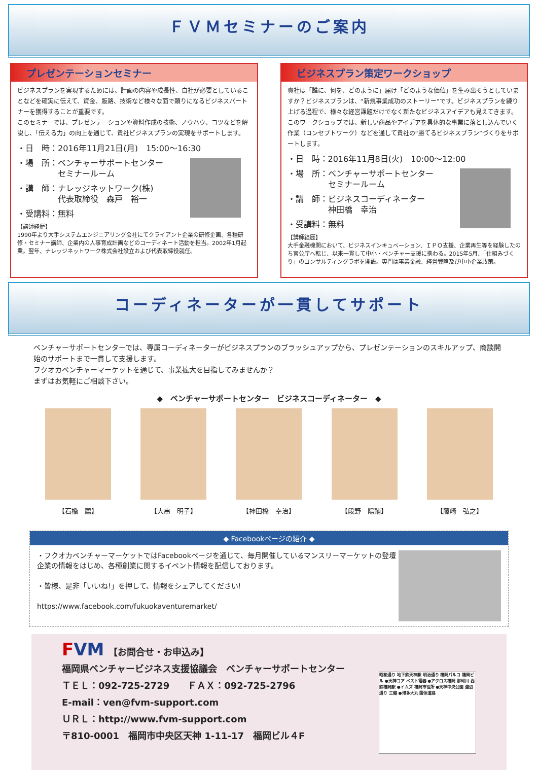ＦＶＭセミナーのご案内
プレゼンテーションセミナー
ビジネスプランを実現するためには、計画の内容や成長性、自社が必要としていることなどを確実に伝えて、資金、販路、技術など様々な面で頼りになるビジネスパートナーを獲得することが重要です。
このセミナーでは、プレゼンテーションや資料作成の技術、ノウハウ、コツなどを解説し、「伝える力」の向上を通じて、貴社ビジネスプランの実現をサポートします。
・日　時：2016年11月21日(月)　15:00～16:30
・場　所：ベンチャーサポートセンター
　　　　　セミナールーム
・講　師：ナレッジネットワーク(株)
　　　　　代表取締役　森戸　裕一
・受講料：無料
【講師経歴】
1990年より大手システムエンジニアリング会社にてクライアント企業の研修企画、各種研修・セミナー講師、企業内の人事育成計画などのコーディネート活動を担当。2002年1月起業。翌年、ナレッジネットワーク株式会社設立および代表取締役就任。
ビジネスプラン策定ワークショップ
貴社は「誰に、何を、どのように」届け「どのような価値」を生み出そうとしていますか？ビジネスプランは、“新規事業成功のストーリー”です。ビジネスプランを練り上げる過程で、様々な経営課題だけでなく新たなビジネスアイデアも見えてきます。このワークショップでは、新しい商品やアイデアを具体的な事業に落とし込んでいく作業（コンセプトワーク）などを通して貴社の“勝てるビジネスプラン”づくりをサポートします。
・日　時：2016年11月8日(火)　10:00～12:00
・場　所：ベンチャーサポートセンター
　　　　　セミナールーム
・講　師：ビジネスコーディネーター
　　　　　神田橋　幸治
・受講料：無料
【講師経歴】
大手金融機関において、ビジネスインキュベーション、ＩＰＯ支援、企業再生等を経験したのち官公庁へ転じ、以来一貫して中小・ベンチャー支援に携わる。2015年5月、「仕組みづくり」のコンサルティングラボを開設。専門は事業金融、経営戦略及び中小企業政策。
コーディネーターが一貫してサポート
ベンチャーサポートセンターでは、専属コーディネーターがビジネスプランのブラッシュアップから、プレゼンテーションのスキルアップ、商談開始のサポートまで一貫して支援します。
フクオカベンチャーマーケットを通じて、事業拡大を目指してみませんか？
まずはお気軽にご相談下さい。
◆　ベンチャーサポートセンター　ビジネスコーディネーター　◆
【石橋　薦】 【大串　明子】 【神田橋　幸治】 【段野　陽輔】 【藤崎　弘之】
◆ Facebookページの紹介 ◆
・フクオカベンチャーマーケットではFacebookページを通じて、毎月開催しているマンスリーマーケットの登壇企業の情報をはじめ、各種創業に関するイベント情報を配信しております。
・皆様、是非「いいね!」を押して、情報をシェアしてください!
https://www.facebook.com/fukuokaventuremarket/
FVM　【お問合せ・お申込み】
福岡県ベンチャービジネス支援協議会　ベンチャーサポートセンター
ＴＥＬ：092-725-2729　　ＦＡＸ：092-725-2796
E-mail：ven@fvm-support.com
ＵＲＬ：http://www.fvm-support.com
〒810-0001　福岡市中央区天神 1-11-17　福岡ビル４F
昭和通り 地下鉄天神駅 明治通り 福岡パルコ 福岡ビル ●天神コア ベスト電器 ●アクロス福岡 那珂川 西鉄福岡駅 ●イムズ 福岡市役所 ●天神中央公園 渡辺通り 三越 ●博多大丸 国体道路